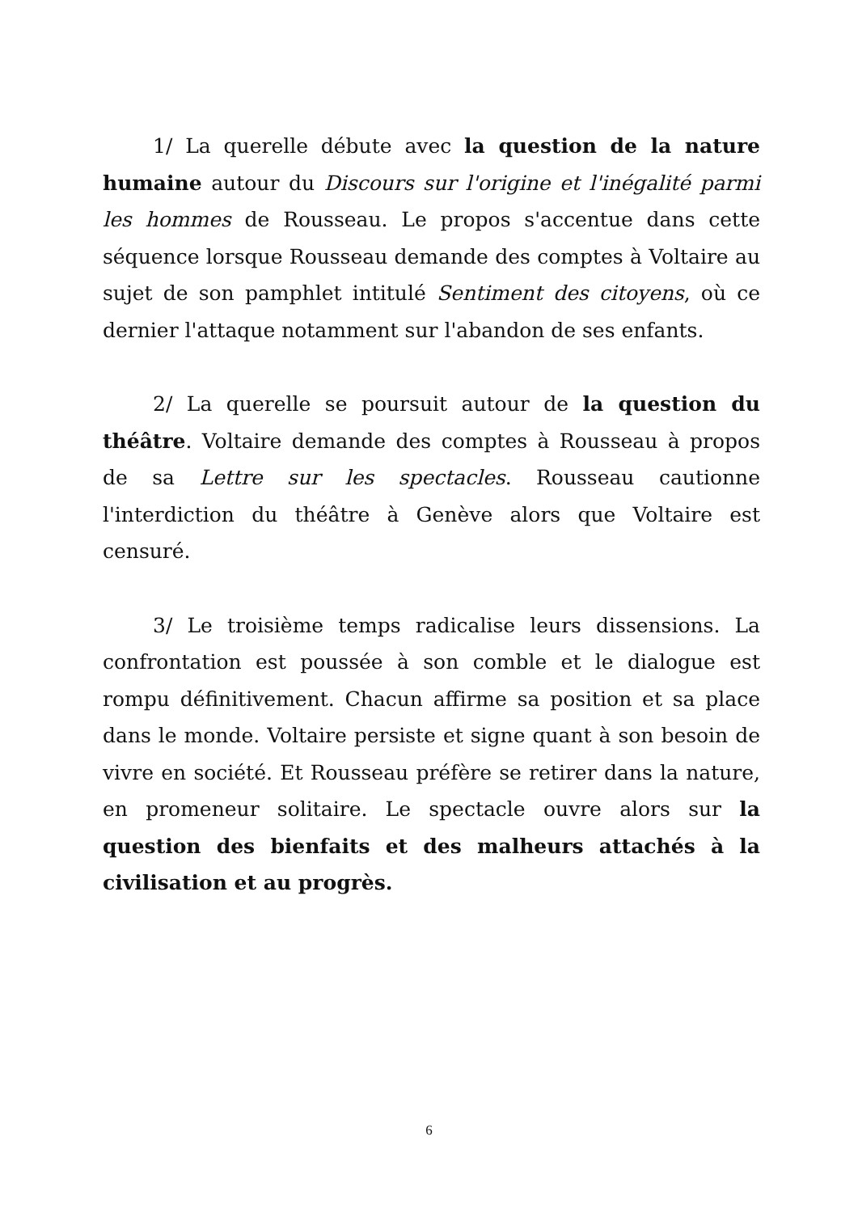1/ La querelle débute avec la question de la nature humaine autour du Discours sur l'origine et l'inégalité parmi les hommes de Rousseau. Le propos s'accentue dans cette séquence lorsque Rousseau demande des comptes à Voltaire au sujet de son pamphlet intitulé Sentiment des citoyens, où ce dernier l'attaque notamment sur l'abandon de ses enfants.
2/ La querelle se poursuit autour de la question du théâtre. Voltaire demande des comptes à Rousseau à propos de sa Lettre sur les spectacles. Rousseau cautionne l'interdiction du théâtre à Genève alors que Voltaire est censuré.
3/ Le troisième temps radicalise leurs dissensions. La confrontation est poussée à son comble et le dialogue est rompu définitivement. Chacun affirme sa position et sa place dans le monde. Voltaire persiste et signe quant à son besoin de vivre en société. Et Rousseau préfère se retirer dans la nature, en promeneur solitaire. Le spectacle ouvre alors sur la question des bienfaits et des malheurs attachés à la civilisation et au progrès.
6